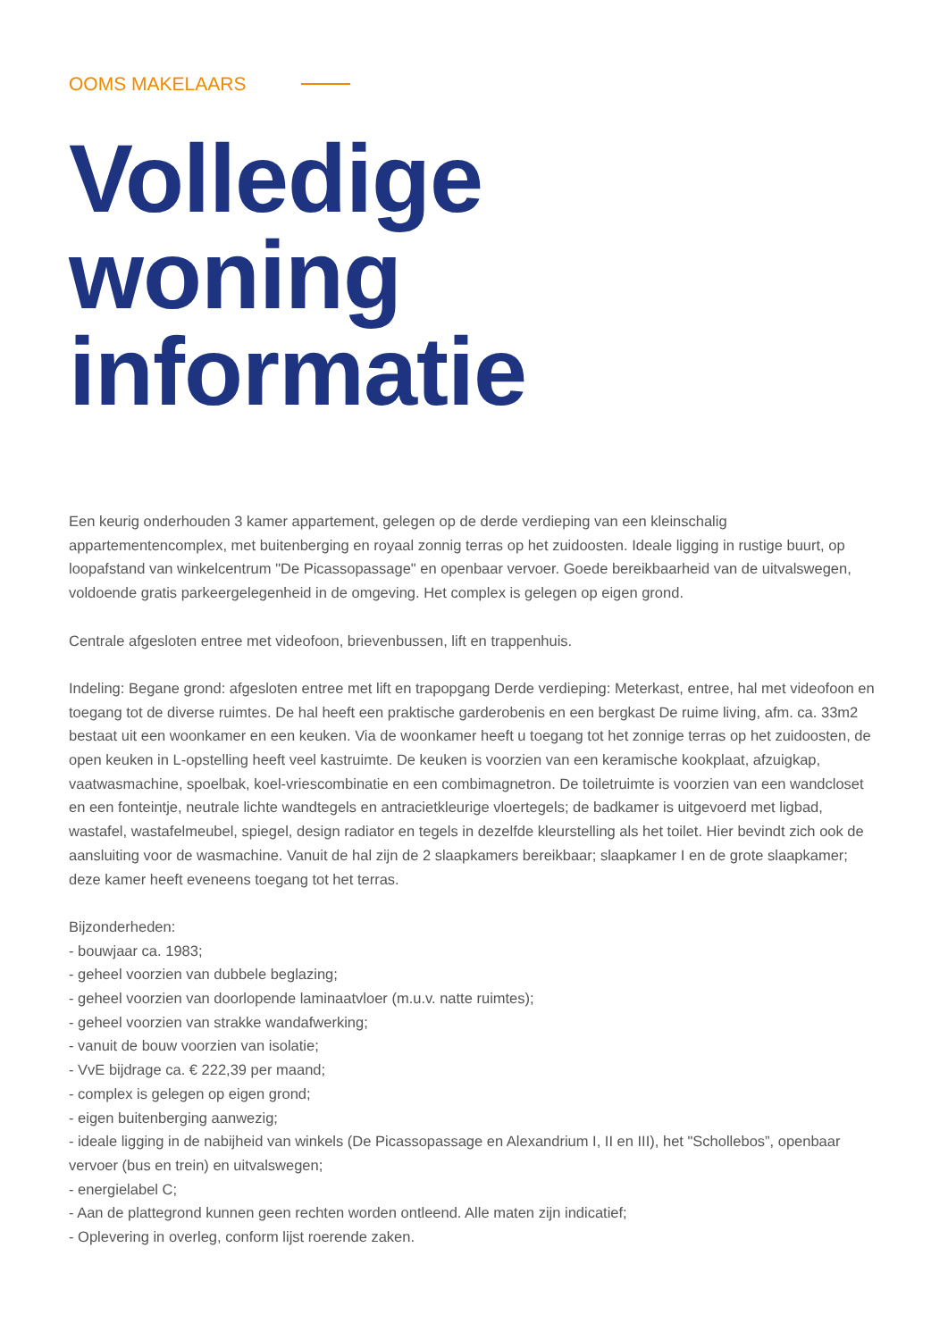OOMS MAKELAARS
Volledige
woning informatie
Een keurig onderhouden 3 kamer appartement, gelegen op de derde verdieping van een kleinschalig appartementencomplex, met buitenberging en royaal zonnig terras op het zuidoosten. Ideale ligging in rustige buurt, op loopafstand van winkelcentrum "De Picassopassage" en openbaar vervoer. Goede bereikbaarheid van de uitvalswegen, voldoende gratis parkeergelegenheid in de omgeving. Het complex is gelegen op eigen grond.
Centrale afgesloten entree met videofoon, brievenbussen, lift en trappenhuis.
Indeling: Begane grond: afgesloten entree met lift en trapopgang Derde verdieping: Meterkast, entree, hal met videofoon en toegang tot de diverse ruimtes. De hal heeft een praktische garderobenis en een bergkast De ruime living, afm. ca. 33m2 bestaat uit een woonkamer en een keuken. Via de woonkamer heeft u toegang tot het zonnige terras op het zuidoosten, de open keuken in L-opstelling heeft veel kastruimte. De keuken is voorzien van een keramische kookplaat, afzuigkap, vaatwasmachine, spoelbak, koel-vriescombinatie en een combimagnetron. De toiletruimte is voorzien van een wandcloset en een fonteintje, neutrale lichte wandtegels en antracietkleurige vloertegels; de badkamer is uitgevoerd met ligbad, wastafel, wastafelmeubel, spiegel, design radiator en tegels in dezelfde kleurstelling als het toilet. Hier bevindt zich ook de aansluiting voor de wasmachine. Vanuit de hal zijn de 2 slaapkamers bereikbaar; slaapkamer I en de grote slaapkamer; deze kamer heeft eveneens toegang tot het terras.
Bijzonderheden:
- bouwjaar ca. 1983;
- geheel voorzien van dubbele beglazing;
- geheel voorzien van doorlopende laminaatvloer (m.u.v. natte ruimtes);
- geheel voorzien van strakke wandafwerking;
- vanuit de bouw voorzien van isolatie;
- VvE bijdrage ca. € 222,39 per maand;
- complex is gelegen op eigen grond;
- eigen buitenberging aanwezig;
- ideale ligging in de nabijheid van winkels (De Picassopassage en Alexandrium I, II en III), het "Schollebos”, openbaar vervoer (bus en trein) en uitvalswegen;
- energielabel C;
- Aan de plattegrond kunnen geen rechten worden ontleend. Alle maten zijn indicatief;
- Oplevering in overleg, conform lijst roerende zaken.